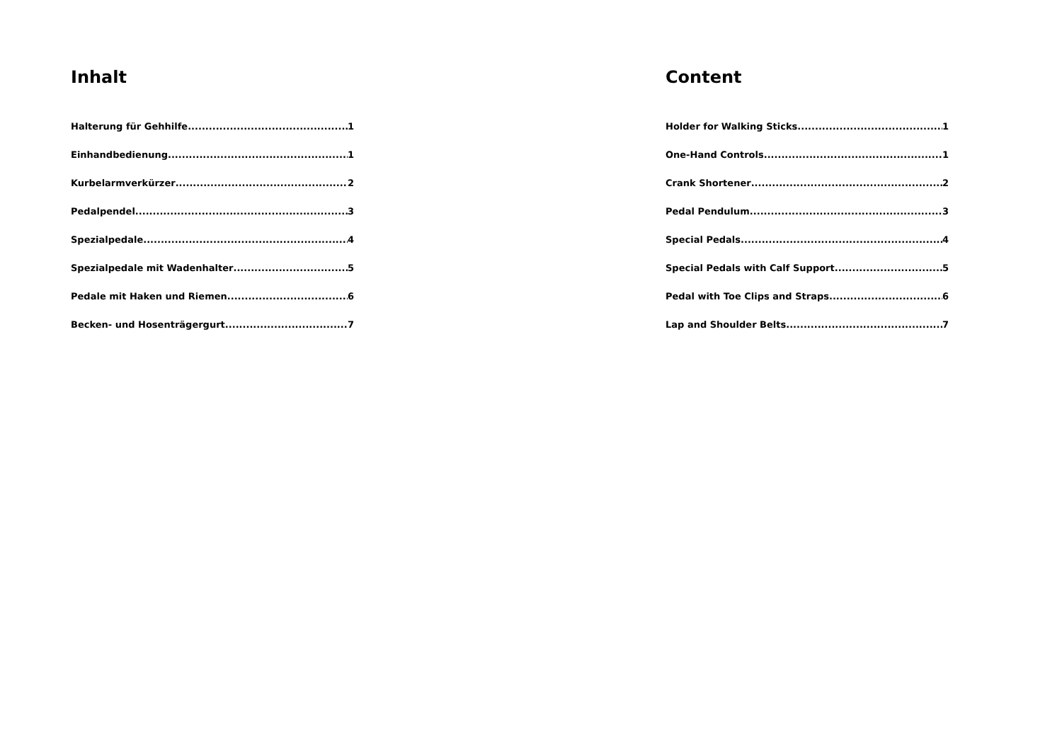Inhalt
Halterung für Gehhilfe 1
Einhandbedienung 1
Kurbelarmverkürzer 2
Pedalpendel 3
Spezialpedale 4
Spezialpedale mit Wadenhalter 5
Pedale mit Haken und Riemen 6
Becken- und Hosenträgergurt 7
Content
Holder for Walking Sticks 1
One-Hand Controls 1
Crank Shortener 2
Pedal Pendulum 3
Special Pedals 4
Special Pedals with Calf Support 5
Pedal with Toe Clips and Straps 6
Lap and Shoulder Belts 7